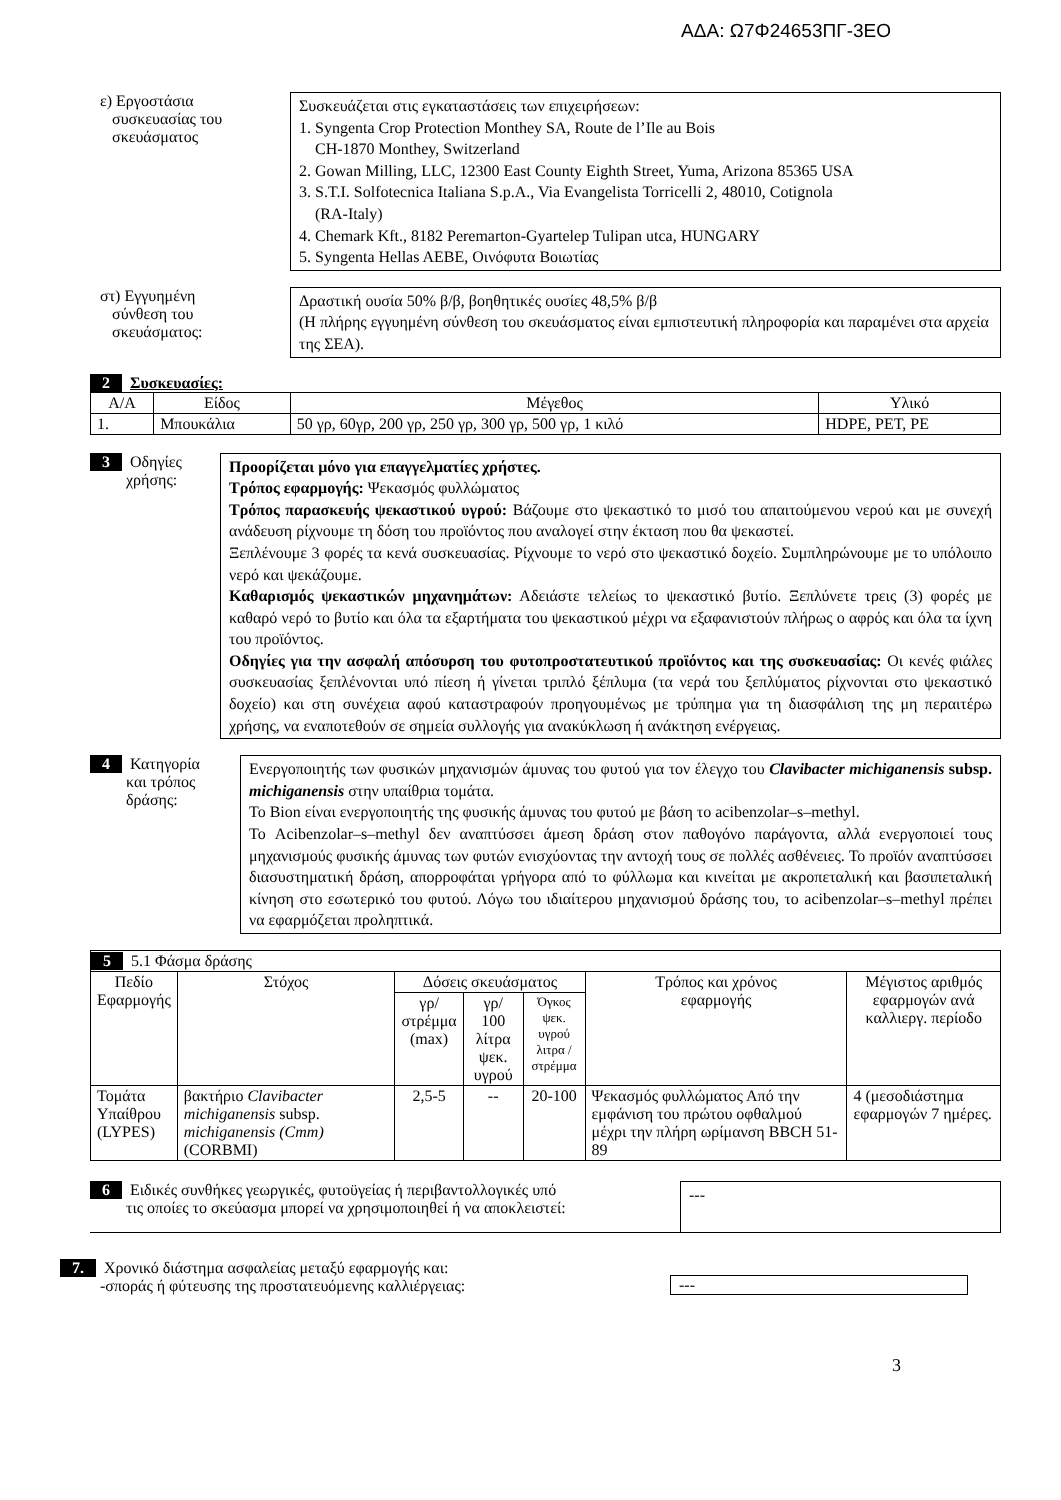ΑΔΑ: Ω7Φ24653ΠΓ-3ΕΟ
ε) Εργοστάσια
συσκευασίας του
σκευάσματος
Συσκευάζεται στις εγκαταστάσεις των επιχειρήσεων:
1. Syngenta Crop Protection Monthey SA, Route de l’Ile au Bois
CH-1870 Monthey, Switzerland
2. Gowan Milling, LLC, 12300 East County Eighth Street, Yuma, Arizona 85365 USA
3. S.T.I. Solfotecnica Italiana S.p.A., Via Evangelista Torricelli 2, 48010, Cotignola
(RA-Italy)
4. Chemark Kft., 8182 Peremarton-Gyartelep Tulipan utca, HUNGARY
5. Syngenta Hellas AEBE, Οινόφυτα Βοιωτίας
στ) Εγγυημένη
σύνθεση του
σκευάσματος:
Δραστική ουσία 50% β/β, βοηθητικές ουσίες 48,5% β/β
(Η πλήρης εγγυημένη σύνθεση του σκευάσματος είναι εμπιστευτική πληροφορία και παραμένει στα αρχεία της ΣΕΑ).
2 Συσκευασίες:
| Α/Α | Είδος | Μέγεθος | Υλικό |
| --- | --- | --- | --- |
| 1. | Μπουκάλια | 50 γρ, 60γρ, 200 γρ, 250 γρ, 300 γρ, 500 γρ, 1 κιλό | HDPE, PET, PE |
3 Οδηγίες
χρήσης:
Προορίζεται μόνο για επαγγελματίες χρήστες.
Τρόπος εφαρμογής: Ψεκασμός φυλλώματος
Τρόπος παρασκευής ψεκαστικού υγρού: Βάζουμε στο ψεκαστικό το μισό του απαιτούμενου νερού και με συνεχή ανάδευση ρίχνουμε τη δόση του προϊόντος που αναλογεί στην έκταση που θα ψεκαστεί.
Ξεπλένουμε 3 φορές τα κενά συσκευασίας. Ρίχνουμε το νερό στο ψεκαστικό δοχείο. Συμπληρώνουμε με το υπόλοιπο νερό και ψεκάζουμε.
Καθαρισμός ψεκαστικών μηχανημάτων: Αδειάστε τελείως το ψεκαστικό βυτίο. Ξεπλύνετε τρεις (3) φορές με καθαρό νερό το βυτίο και όλα τα εξαρτήματα του ψεκαστικού μέχρι να εξαφανιστούν πλήρως ο αφρός και όλα τα ίχνη του προϊόντος.
Οδηγίες για την ασφαλή απόσυρση του φυτοπροστατευτικού προϊόντος και της συσκευασίας: Οι κενές φιάλες συσκευασίας ξεπλένονται υπό πίεση ή γίνεται τριπλό ξέπλυμα (τα νερά του ξεπλύματος ρίχνονται στο ψεκαστικό δοχείο) και στη συνέχεια αφού καταστραφούν προηγουμένως με τρύπημα για τη διασφάλιση της μη περαιτέρω χρήσης, να εναποτεθούν σε σημεία συλλογής για ανακύκλωση ή ανάκτηση ενέργειας.
4 Κατηγορία
και τρόπος
δράσης:
Ενεργοποιητής των φυσικών μηχανισμών άμυνας του φυτού για τον έλεγχο του Clavibacter michiganensis subsp. michiganensis στην υπαίθρια τομάτα.
Το Bion είναι ενεργοποιητής της φυσικής άμυνας του φυτού με βάση το acibenzolar–s–methyl.
Το Acibenzolar–s–methyl δεν αναπτύσσει άμεση δράση στον παθογόνο παράγοντα, αλλά ενεργοποιεί τους μηχανισμούς φυσικής άμυνας των φυτών ενισχύοντας την αντοχή τους σε πολλές ασθένειες. Το προϊόν αναπτύσσει διασυστηματική δράση, απορροφάται γρήγορα από το φύλλωμα και κινείται με ακροπεταλική και βασιπεταλική κίνηση στο εσωτερικό του φυτού. Λόγω του ιδιαίτερου μηχανισμού δράσης του, το acibenzolar–s–methyl πρέπει να εφαρμόζεται προληπτικά.
| 5 5.1 Φάσμα δράσης | | | | | | |
| Πεδίο Εφαρμογής | Στόχος | Δόσεις σκευάσματος | | | Τρόπος και χρόνος εφαρμογής | Μέγιστος αριθμός εφαρμογών ανά καλλιεργ. περίοδο |
| | | γρ/ στρέμμα (max) | γρ/ 100 λίτρα ψεκ. υγρού | Όγκος ψεκ. υγρού λιτρα / στρέμμα | | |
| Τομάτα Υπαίθρου (LYPES) | βακτήριο Clavibacter michiganensis subsp. michiganensis (Cmm) (CORBMI) | 2,5-5 | -- | 20-100 | Ψεκασμός φυλλώματος Από την εμφάνιση του πρώτου οφθαλμού μέχρι την πλήρη ωρίμανση BBCH 51-89 | 4 (μεσοδιάστημα εφαρμογών 7 ημέρες. |
6 Ειδικές συνθήκες γεωργικές, φυτοϋγείας ή περιβαντολλογικές υπό
τις οποίες το σκεύασμα μπορεί να χρησιμοποιηθεί ή να αποκλειστεί:
---
7. Χρονικό διάστημα ασφαλείας μεταξύ εφαρμογής και:
-σποράς ή φύτευσης της προστατευόμενης καλλιέργειας:
---
3